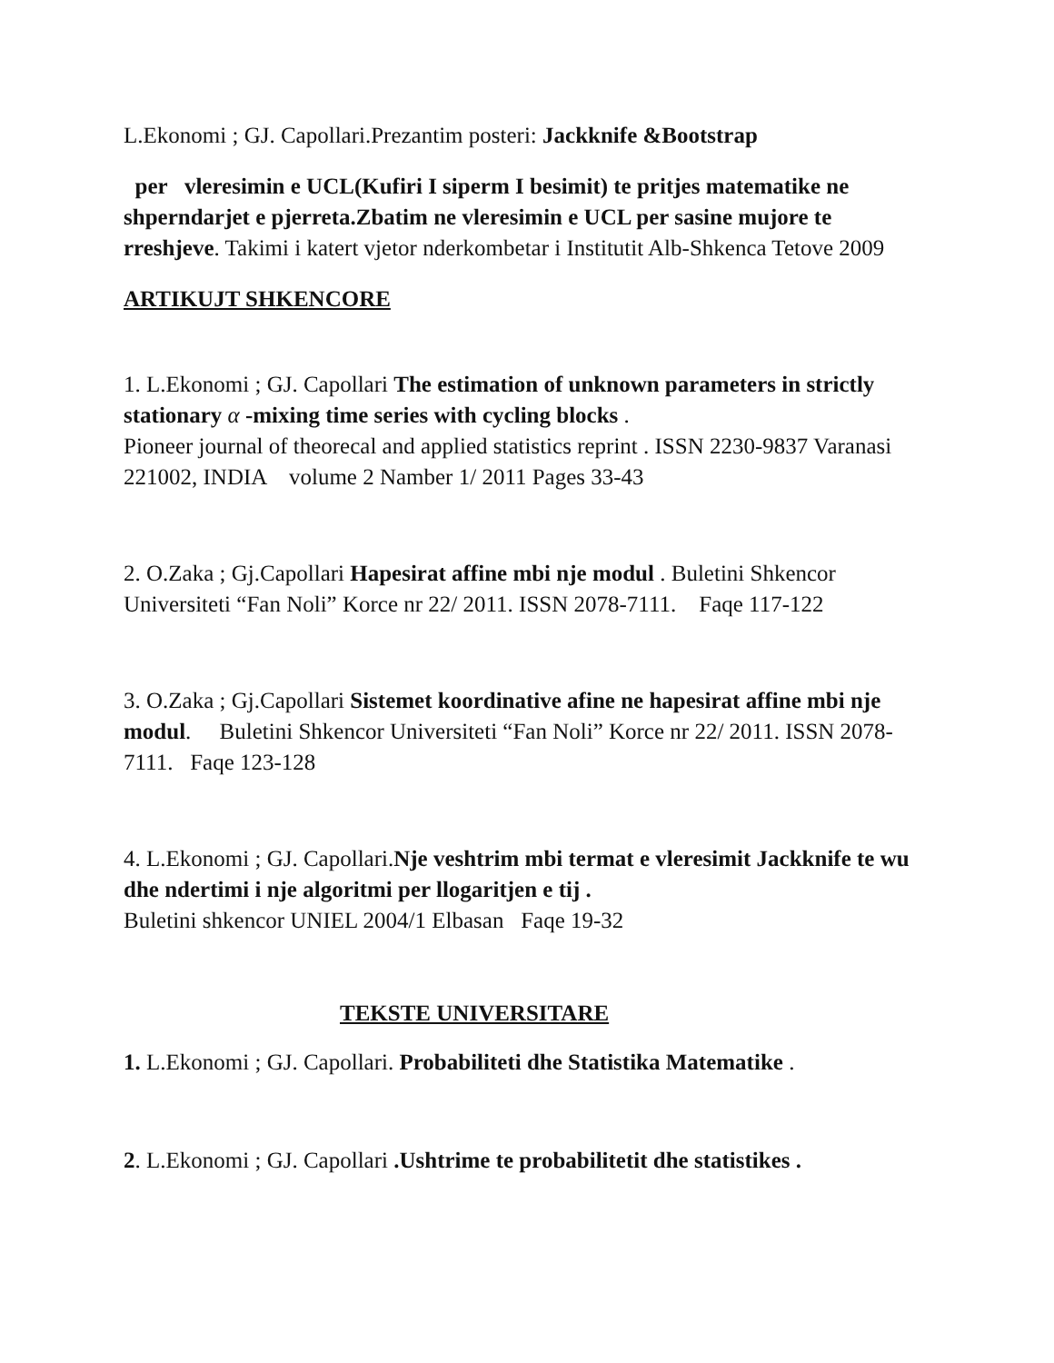L.Ekonomi ; GJ. Capollari.Prezantim posteri: Jackknife &Bootstrap
per vleresimin e UCL(Kufiri I siperm I besimit) te pritjes matematike ne shperndarjet e pjerreta.Zbatim ne vleresimin e UCL per sasine mujore te rreshjeve. Takimi i katert vjetor nderkombetar i Institutit Alb-Shkenca Tetove 2009
ARTIKUJT SHKENCORE
1. L.Ekonomi ; GJ. Capollari The estimation of unknown parameters in strictly stationary α -mixing time series with cycling blocks .
Pioneer journal of theorecal and applied statistics reprint . ISSN 2230-9837 Varanasi 221002, INDIA volume 2 Namber 1/ 2011 Pages 33-43
2. O.Zaka ; Gj.Capollari Hapesirat affine mbi nje modul . Buletini Shkencor Universiteti “Fan Noli” Korce nr 22/ 2011. ISSN 2078-7111. Faqe 117-122
3. O.Zaka ; Gj.Capollari Sistemet koordinative afine ne hapesirat affine mbi nje modul. Buletini Shkencor Universiteti “Fan Noli” Korce nr 22/ 2011. ISSN 2078-7111. Faqe 123-128
4. L.Ekonomi ; GJ. Capollari.Nje veshtrim mbi termat e vleresimit Jackknife te wu dhe ndertimi i nje algoritmi per llogaritjen e tij .
Buletini shkencor UNIEL 2004/1 Elbasan Faqe 19-32
TEKSTE UNIVERSITARE
1. L.Ekonomi ; GJ. Capollari. Probabiliteti dhe Statistika Matematike .
2. L.Ekonomi ; GJ. Capollari .Ushtrime te probabilitetit dhe statistikes .